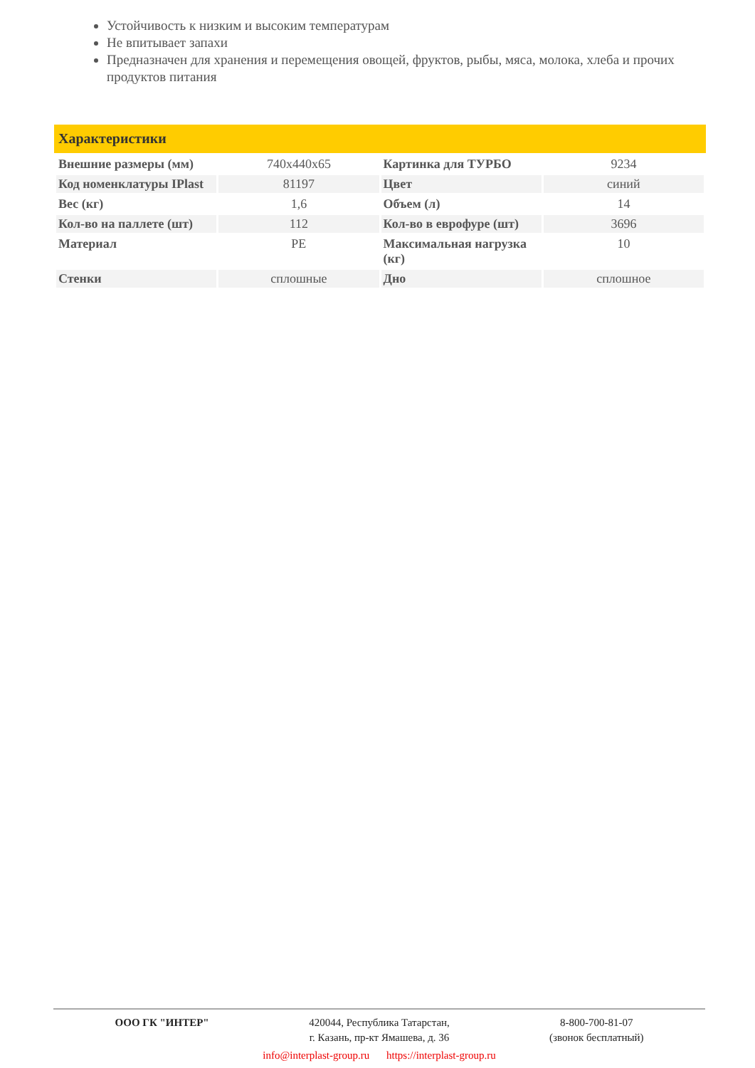Устойчивость к низким и высоким температурам
Не впитывает запахи
Предназначен для хранения и перемещения овощей, фруктов, рыбы, мяса, молока, хлеба и прочих продуктов питания
Характеристики
| Внешние размеры (мм) | 740x440x65 | Картинка для ТУРБО | 9234 |
| Код номенклатуры IPlast | 81197 | Цвет | синий |
| Вес (кг) | 1,6 | Объем (л) | 14 |
| Кол-во на паллете (шт) | 112 | Кол-во в еврофуре (шт) | 3696 |
| Материал | PE | Максимальная нагрузка (кг) | 10 |
| Стенки | сплошные | Дно | сплошное |
ООО ГК "ИНТЕР" 420044, Республика Татарстан,
г. Казань, пр-кт Ямашева, д. 36
8-800-700-81-07
(звонок бесплатный)
info@interplast-group.ru https://interplast-group.ru